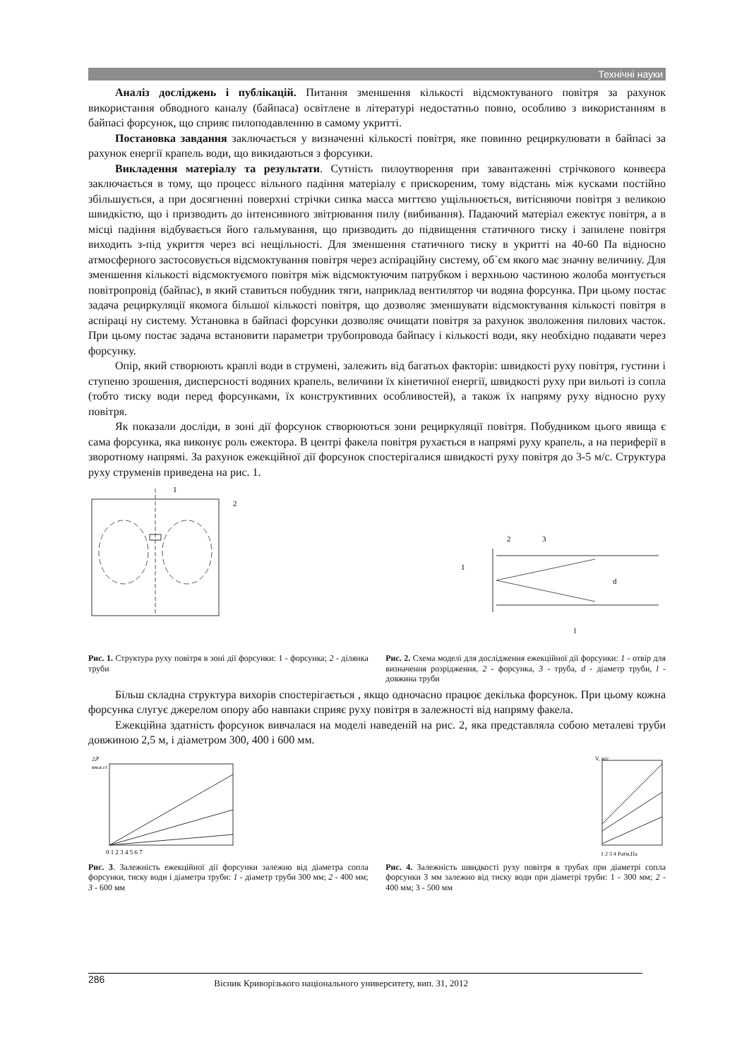Технічні науки
Аналіз досліджень і публікацій. Питання зменшення кількості відсмоктуваного повітря за рахунок використання обводного каналу (байпаса) освітлене в літературі недостатньо повно, особливо з використанням в байпасі форсунок, що сприяє пилоподавленню в самому укритті.
Постановка завдання заключається у визначенні кількості повітря, яке повинно рециркулювати в байпасі за рахунок енергії крапель води, що викидаються з форсунки.
Викладення матеріалу та результати. Сутність пилоутворення при завантаженні стрічкового конвеєра заключається в тому, що процесс вільного падіння матеріалу є прискореним, тому відстань між кусками постійно збільшується, а при досягненні поверхні стрічки сипка масса миттєво ущільнюється, витісняючи повітря з великою швидкістю, що і призводить до інтенсивного звітрювання пилу (вибивання). Падаючий матеріал ежектує повітря, а в місці падіння відбувається його гальмування, що призводить до підвищення статичного тиску і запилене повітря виходить з-під укриття через всі нещільності. Для зменшення статичного тиску в укритті на 40-60 Па відносно атмосферного застосовується відсмоктування повітря через аспіраційну систему, об`єм якого має значну величину. Для зменшення кількості відсмоктуємого повітря між відсмоктуючим патрубком і верхньою частиною жолоба монтується повітропровід (байпас), в який ставиться побудник тяги, наприклад вентилятор чи водяна форсунка. При цьому постає задача рециркуляції якомога більшої кількості повітря, що дозволяє зменшувати відсмоктування кількості повітря в аспіраці ну систему. Установка в байпасі форсунки дозволяє очищати повітря за рахунок зволоження пилових часток. При цьому постає задача встановити параметри трубопровода байпасу і кількості води, яку необхідно подавати через форсунку.
Опір, який створюють краплі води в струмені, залежить від багатьох факторів: швидкості руху повітря, густини і ступеню зрошення, дисперсності водяних крапель, величини їх кінетичної енергії, швидкості руху при вильоті із сопла (тобто тиску води перед форсунками, їх конструктивних особливостей), а також їх напряму руху відносно руху повітря.
Як показали досліди, в зоні дії форсунок створюються зони рециркуляції повітря. Побудником цього явища є сама форсунка, яка виконує роль ежектора. В центрі факела повітря рухається в напрямі руху крапель, а на периферії в зворотному напрямі. За рахунок ежекційної дії форсунок спостерігалися швидкості руху повітря до 3-5 м/с. Структура руху струменів приведена на рис. 1.
1
2
d
l
1
2
3
Рис. 1. Структура руху повітря в зоні дії форсунки: 1 - форсунка; 2 - ділянка труби
Рис. 2. Схема моделі для дослідження ежекційної дії форсунки: 1 - отвір для визначення розрідження, 2 - форсунка, 3 - труба, d - діаметр труби, l - довжина труби
Більш складна структура вихорів спостерігається , якщо одночасно працює декілька форсунок. При цьому кожна форсунка слугує джерелом опору або навпаки сприяє руху повітря в залежності від напряму факела.
Ежекційна здатність форсунок вивчалася на моделі наведеній на рис. 2, яка представляла собою металеві труби довжиною 2,5 м, і діаметром 300, 400 і 600 мм.
△P
мм.в.ст
0 1 2 3 4 5 6 7
V, м/с
1 2 3 4 Pатм,Па
Рис. 3. Залежність ежекційної дії форсунки залежно від діаметра сопла форсунки, тиску води і діаметра труби: 1 - діаметр труби 300 мм; 2 - 400 мм; 3 - 600 мм
Рис. 4. Залежність швидкості руху повітря в трубах при діаметрі сопла форсунки 3 мм залежно від тиску води при діаметрі труби: 1 - 300 мм; 2 - 400 мм; 3 - 500 мм
286 Вісник Криворізького національного университету, вип. 31, 2012